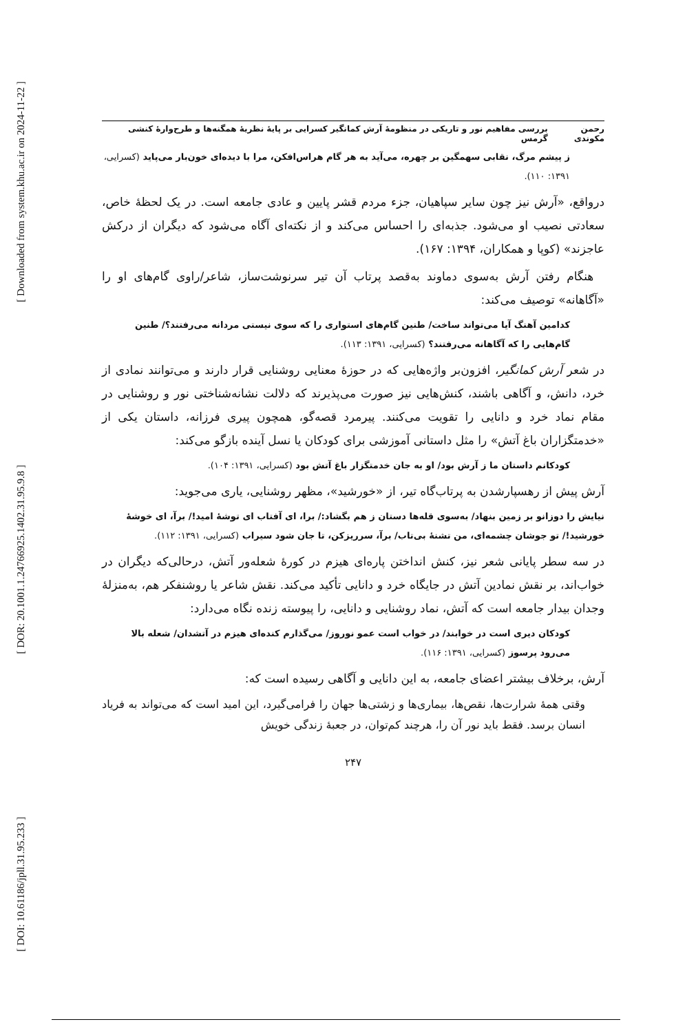[ Downloaded from system.khu.ac.ir on 2024-11-22 ]
[ DOR: 20.1001.1.24766925.1402.31.95.9.8 ]
[ DOI: 10.61186/jpll.31.95.233 ]
رحمن مکوندی بررسی مفاهیم نور و تاریکی در منظومهٔ آرش کمانگیر کسرایی بر پایهٔ نظریهٔ همگنه‌ها و طرح‌وارهٔ کنشی گرمس
ز پیشم مرگ، نقابی سهمگین بر چهره، می‌آید به هر گام هراس‌افکن، مرا با دیده‌ای خون‌بار می‌پاید (کسرایی، ۱۳۹۱: ۱۱۰).
درواقع، «آرش نیز چون سایر سپاهیان، جزء مردم قشر پایین و عادی جامعه است. در یک لحظهٔ خاص، سعادتی نصیب او می‌شود. جذبه‌ای را احساس می‌کند و از نکته‌ای آگاه می‌شود که دیگران از درکش عاجزند» (کوپا و همکاران، ۱۳۹۴: ۱۶۷).
هنگام رفتن آرش به‌سوی دماوند به‌قصد پرتاب آن تیر سرنوشت‌ساز، شاعر/راوی گام‌های او را «آگاهانه» توصیف می‌کند:
کدامین آهنگ آیا می‌تواند ساخت/ طنین گام‌های استواری را که سوی نیستی مردانه می‌رفتند؟/ طنین گام‌هایی را که آگاهانه می‌رفتند؟ (کسرایی، ۱۳۹۱: ۱۱۳).
در شعر آرش کمانگیر، افزون‌بر واژه‌هایی که در حوزهٔ معنایی روشنایی قرار دارند و می‌توانند نمادی از خرد، دانش، و آگاهی باشند، کنش‌هایی نیز صورت می‌پذیرند که دلالت نشانه‌شناختی نور و روشنایی در مقام نماد خرد و دانایی را تقویت می‌کنند. پیرمرد قصه‌گو، همچون پیری فرزانه، داستان یکی از «خدمتگزاران باغ آتش» را مثل داستانی آموزشی برای کودکان یا نسل آینده بازگو می‌کند:
کودکانم داستان ما ز آرش بود/ او به جان خدمتگزار باغ آتش بود (کسرایی، ۱۳۹۱: ۱۰۴).
آرش پیش از رهسپارشدن به پرتاب‌گاه تیر، از «خورشید»، مظهر روشنایی، یاری می‌جوید:
نیایش را دوزانو بر زمین بنهاد/ به‌سوی قله‌ها دستان ز هم بگشاد:/ برا، ای آفتاب ای توشهٔ امید!/ برآ، ای خوشهٔ خورشید!/ تو جوشان چشمه‌ای، من تشنهٔ بی‌تاب/ برآ، سرریزکن، تا جان شود سیراب (کسرایی، ۱۳۹۱: ۱۱۲).
در سه سطر پایانی شعر نیز، کنش انداختن پاره‌ای هیزم در کورهٔ شعله‌ور آتش، درحالی‌که دیگران در خواب‌اند، بر نقش نمادین آتش در جایگاه خرد و دانایی تأکید می‌کند. نقش شاعر یا روشنفکر هم، به‌منزلهٔ وجدان بیدار جامعه است که آتش، نماد روشنایی و دانایی، را پیوسته زنده نگاه می‌دارد:
کودکان دیری است در خوابند/ در خواب است عمو نوروز/ می‌گذارم کنده‌ای هیزم در آتشدان/ شعله بالا می‌رود پرسوز (کسرایی، ۱۳۹۱: ۱۱۶).
آرش، برخلاف بیشتر اعضای جامعه، به این دانایی و آگاهی رسیده است که:
وقتی همهٔ شرارت‌ها، نقص‌ها، بیماری‌ها و زشتی‌ها جهان را فرامی‌گیرد، این امید است که می‌تواند به فریاد انسان برسد. فقط باید نور آن را، هرچند کم‌توان، در جعبهٔ زندگی خویش
۲۴۷